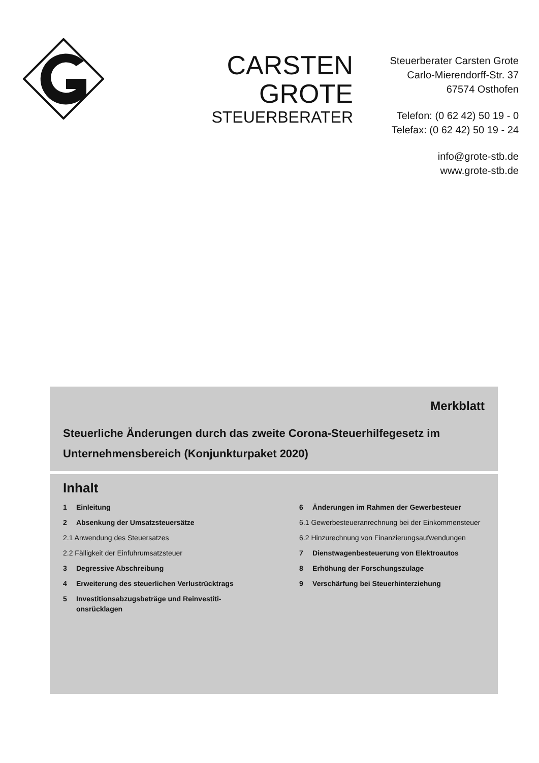CARSTEN GROTE
STEUERBERATER
Steuerberater Carsten Grote
Carlo-Mierendorff-Str. 37
67574 Osthofen
Telefon: (0 62 42) 50 19 - 0
Telefax: (0 62 42) 50 19 - 24
info@grote-stb.de
www.grote-stb.de
Merkblatt
Steuerliche Änderungen durch das zweite Corona-Steuerhilfegesetz im Unternehmensbereich (Konjunkturpaket 2020)
Inhalt
1 Einleitung
2 Absenkung der Umsatzsteuersätze
2.1 Anwendung des Steuersatzes
2.2 Fälligkeit der Einfuhrumsatzsteuer
3 Degressive Abschreibung
4 Erweiterung des steuerlichen Verlustrück­trags
5 Investitionsabzugsbeträge und Reinvestiti­onsrücklagen
6 Änderungen im Rahmen der Gewerbesteuer
6.1 Gewerbesteueranrechnung bei der Einkom­mensteuer
6.2 Hinzurechnung von Finanzierungsaufwendun­gen
7 Dienstwagenbesteuerung von Elektroautos
8 Erhöhung der Forschungszulage
9 Verschärfung bei Steuerhinterziehung